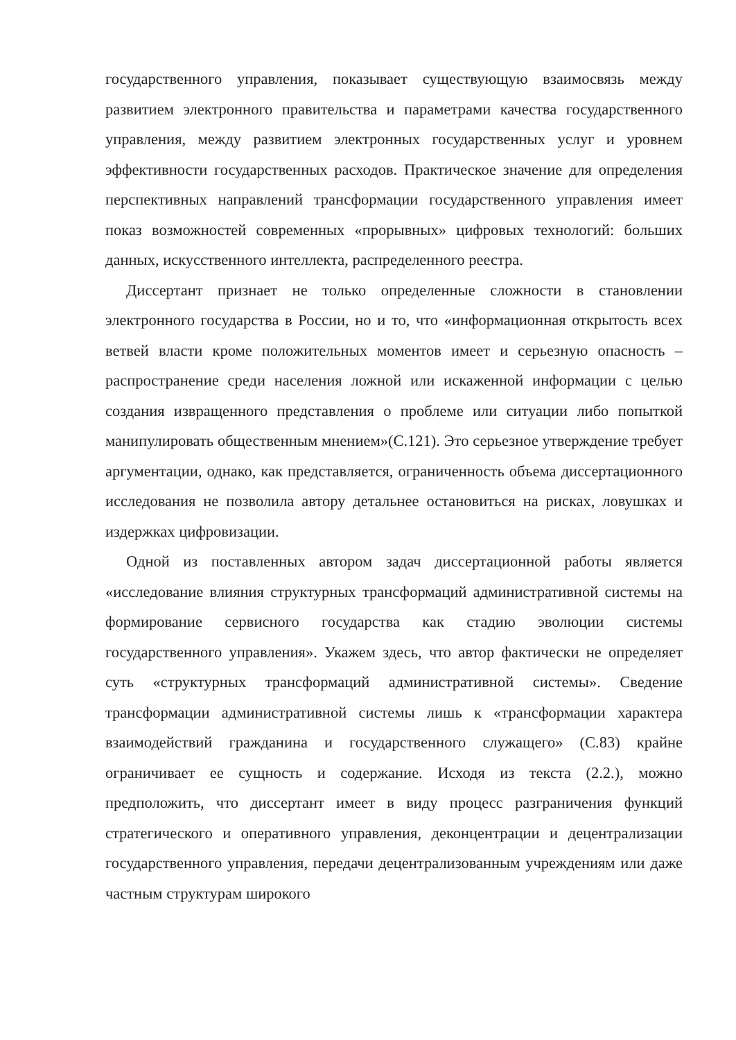государственного управления, показывает существующую взаимосвязь между развитием электронного правительства и параметрами качества государственного управления, между развитием электронных государственных услуг и уровнем эффективности государственных расходов. Практическое значение для определения перспективных направлений трансформации государственного управления имеет показ возможностей современных «прорывных» цифровых технологий: больших данных, искусственного интеллекта, распределенного реестра.
Диссертант признает не только определенные сложности в становлении электронного государства в России, но и то, что «информационная открытость всех ветвей власти кроме положительных моментов имеет и серьезную опасность – распространение среди населения ложной или искаженной информации с целью создания извращенного представления о проблеме или ситуации либо попыткой манипулировать общественным мнением»(С.121). Это серьезное утверждение требует аргументации, однако, как представляется, ограниченность объема диссертационного исследования не позволила автору детальнее остановиться на рисках, ловушках и издержках цифровизации.
Одной из поставленных автором задач диссертационной работы является «исследование влияния структурных трансформаций административной системы на формирование сервисного государства как стадию эволюции системы государственного управления». Укажем здесь, что автор фактически не определяет суть «структурных трансформаций административной системы». Сведение трансформации административной системы лишь к «трансформации характера взаимодействий гражданина и государственного служащего» (С.83) крайне ограничивает ее сущность и содержание. Исходя из текста (2.2.), можно предположить, что диссертант имеет в виду процесс разграничения функций стратегического и оперативного управления, деконцентрации и децентрализации государственного управления, передачи децентрализованным учреждениям или даже частным структурам широкого